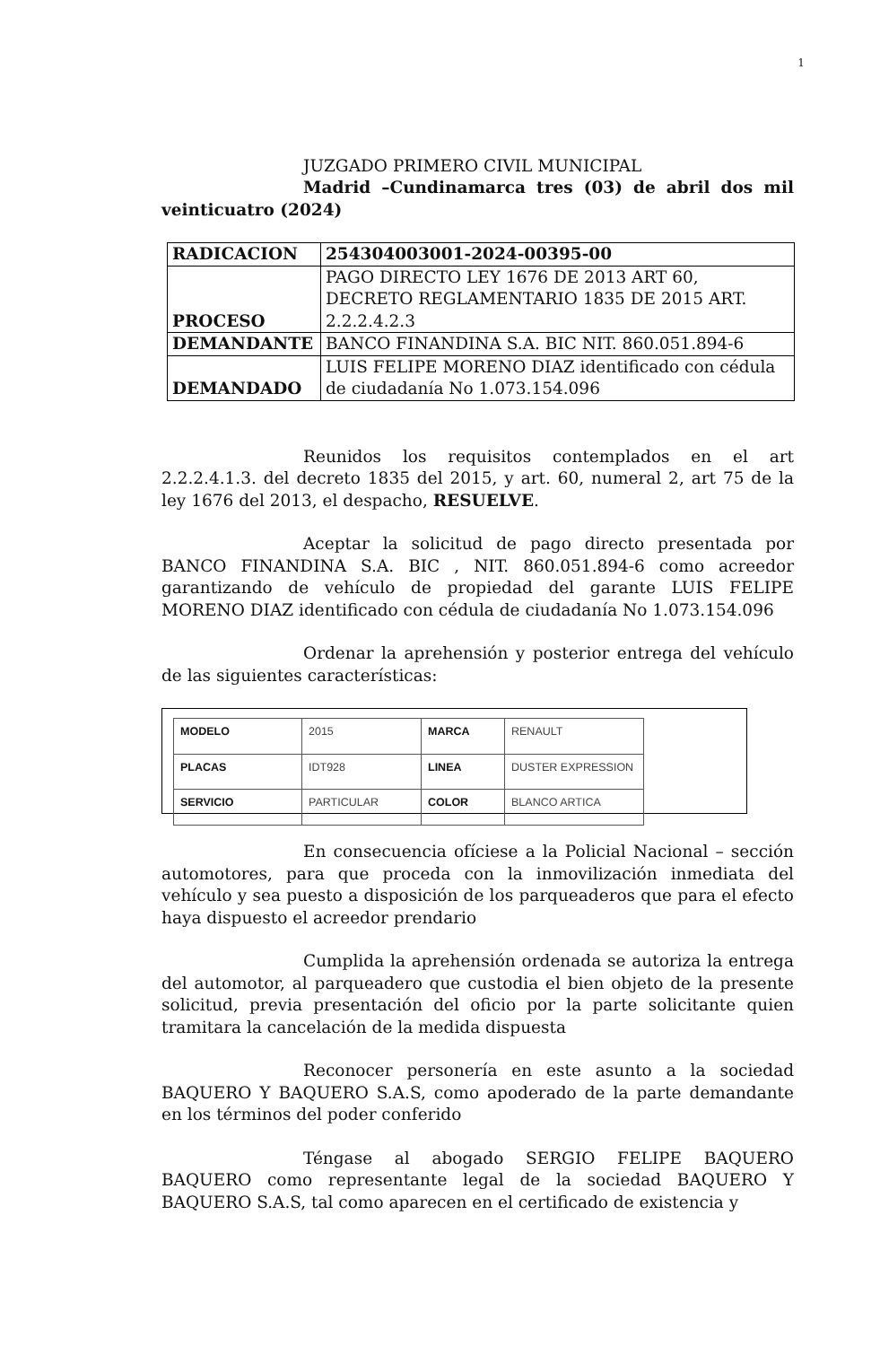1
JUZGADO PRIMERO CIVIL MUNICIPAL
Madrid –Cundinamarca tres (03) de abril dos mil veinticuatro (2024)
| RADICACION | 254304003001-2024-00395-00 |
| PROCESO | PAGO DIRECTO LEY 1676 DE 2013 ART 60, DECRETO REGLAMENTARIO 1835 DE 2015 ART. 2.2.2.4.2.3 |
| DEMANDANTE | BANCO FINANDINA S.A. BIC NIT. 860.051.894-6 |
| DEMANDADO | LUIS FELIPE MORENO DIAZ identificado con cédula de ciudadanía No 1.073.154.096 |
Reunidos los requisitos contemplados en el art 2.2.2.4.1.3. del decreto 1835 del 2015, y art. 60, numeral 2, art 75 de la ley 1676 del 2013, el despacho, RESUELVE.
Aceptar la solicitud de pago directo presentada por BANCO FINANDINA S.A. BIC , NIT. 860.051.894-6 como acreedor garantizando de vehículo de propiedad del garante LUIS FELIPE MORENO DIAZ identificado con cédula de ciudadanía No 1.073.154.096
Ordenar la aprehensión y posterior entrega del vehículo de las siguientes características:
| MODELO | 2015 | MARCA | RENAULT |
| PLACAS | IDT928 | LINEA | DUSTER EXPRESSION |
| SERVICIO | PARTICULAR | COLOR | BLANCO ARTICA |
En consecuencia ofíciese a la Policial Nacional – sección automotores, para que proceda con la inmovilización inmediata del vehículo y sea puesto a disposición de los parqueaderos que para el efecto haya dispuesto el acreedor prendario
Cumplida la aprehensión ordenada se autoriza la entrega del automotor, al parqueadero que custodia el bien objeto de la presente solicitud, previa presentación del oficio por la parte solicitante quien tramitara la cancelación de la medida dispuesta
Reconocer personería en este asunto a la sociedad BAQUERO Y BAQUERO S.A.S, como apoderado de la parte demandante en los términos del poder conferido
Téngase al abogado SERGIO FELIPE BAQUERO BAQUERO como representante legal de la sociedad BAQUERO Y BAQUERO S.A.S, tal como aparecen en el certificado de existencia y